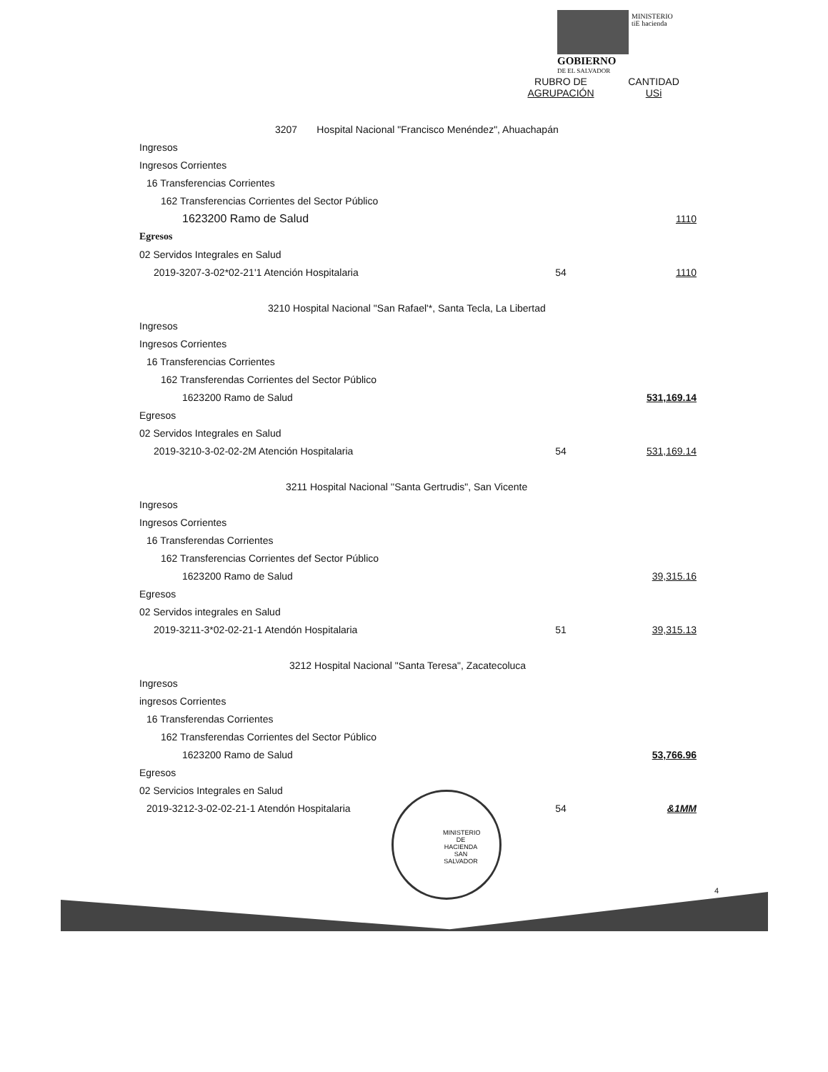MINISTERIO
tiE hacienda
GOBIERNO
DE EL SALVADOR
| | RUBRO DE AGRUPACIÓN | CANTIDAD USi |
| --- | --- | --- |
| 3207 Hospital Nacional "Francisco Menéndez", Ahuachapán | | |
| Ingresos | | |
| Ingresos Corrientes | | |
| 16 Transferencias Corrientes | | |
| 162 Transferencias Corrientes del Sector Público | | |
| 1623200 Ramo de Salud | | 1110 |
| Egresos | | |
| 02 Servidos Integrales en Salud | | |
| 2019-3207-3-02*02-21'1 Atención Hospitalaria | 54 | 1110 |
| 3210 Hospital Nacional "San Rafael'*, Santa Tecla, La Libertad | | |
| Ingresos | | |
| Ingresos Corrientes | | |
| 16 Transferencias Corrientes | | |
| 162 Transferendas Corrientes del Sector Público | | |
| 1623200 Ramo de Salud | | 531,169.14 |
| Egresos | | |
| 02 Servidos Integrales en Salud | | |
| 2019-3210-3-02-02-2M Atención Hospitalaria | 54 | 531,169.14 |
| 3211 Hospital Nacional ''Santa Gertrudis", San Vicente | | |
| Ingresos | | |
| Ingresos Corrientes | | |
| 16 Transferendas Corrientes | | |
| 162 Transferencias Corrientes def Sector Público | | |
| 1623200 Ramo de Salud | | 39,315.16 |
| Egresos | | |
| 02 Servidos integrales en Salud | | |
| 2019-3211-3*02-02-21-1 Atendón Hospitalaria | 51 | 39,315.13 |
| 3212 Hospital Nacional "Santa Teresa", Zacatecoluca | | |
| Ingresos | | |
| ingresos Corrientes | | |
| 16 Transferendas Corrientes | | |
| 162 Transferendas Corrientes del Sector Público | | |
| 1623200 Ramo de Salud | | 53,766.96 |
| Egresos | | |
| 02 Servicios Integrales en Salud | | |
| 2019-3212-3-02-02-21-1 Atendón Hospitalaria | 54 | &1MM |
MINISTERIO DE HACIENDA SAN SALVADOR
4